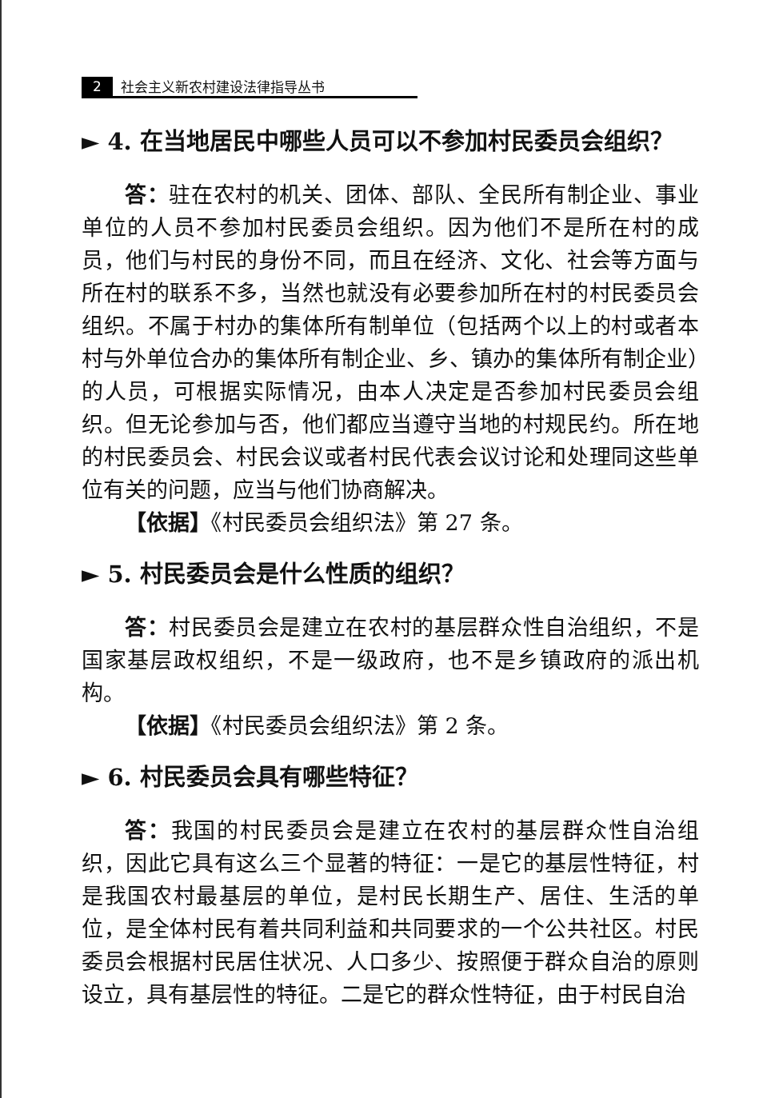2 社会主义新农村建设法律指导丛书
► 4. 在当地居民中哪些人员可以不参加村民委员会组织？
答：驻在农村的机关、团体、部队、全民所有制企业、事业单位的人员不参加村民委员会组织。因为他们不是所在村的成员，他们与村民的身份不同，而且在经济、文化、社会等方面与所在村的联系不多，当然也就没有必要参加所在村的村民委员会组织。不属于村办的集体所有制单位（包括两个以上的村或者本村与外单位合办的集体所有制企业、乡、镇办的集体所有制企业）的人员，可根据实际情况，由本人决定是否参加村民委员会组织。但无论参加与否，他们都应当遵守当地的村规民约。所在地的村民委员会、村民会议或者村民代表会议讨论和处理同这些单位有关的问题，应当与他们协商解决。
【依据】《村民委员会组织法》第 27 条。
► 5. 村民委员会是什么性质的组织？
答：村民委员会是建立在农村的基层群众性自治组织，不是国家基层政权组织，不是一级政府，也不是乡镇政府的派出机构。
【依据】《村民委员会组织法》第 2 条。
► 6. 村民委员会具有哪些特征？
答：我国的村民委员会是建立在农村的基层群众性自治组织，因此它具有这么三个显著的特征：一是它的基层性特征，村是我国农村最基层的单位，是村民长期生产、居住、生活的单位，是全体村民有着共同利益和共同要求的一个公共社区。村民委员会根据村民居住状况、人口多少、按照便于群众自治的原则设立，具有基层性的特征。二是它的群众性特征，由于村民自治